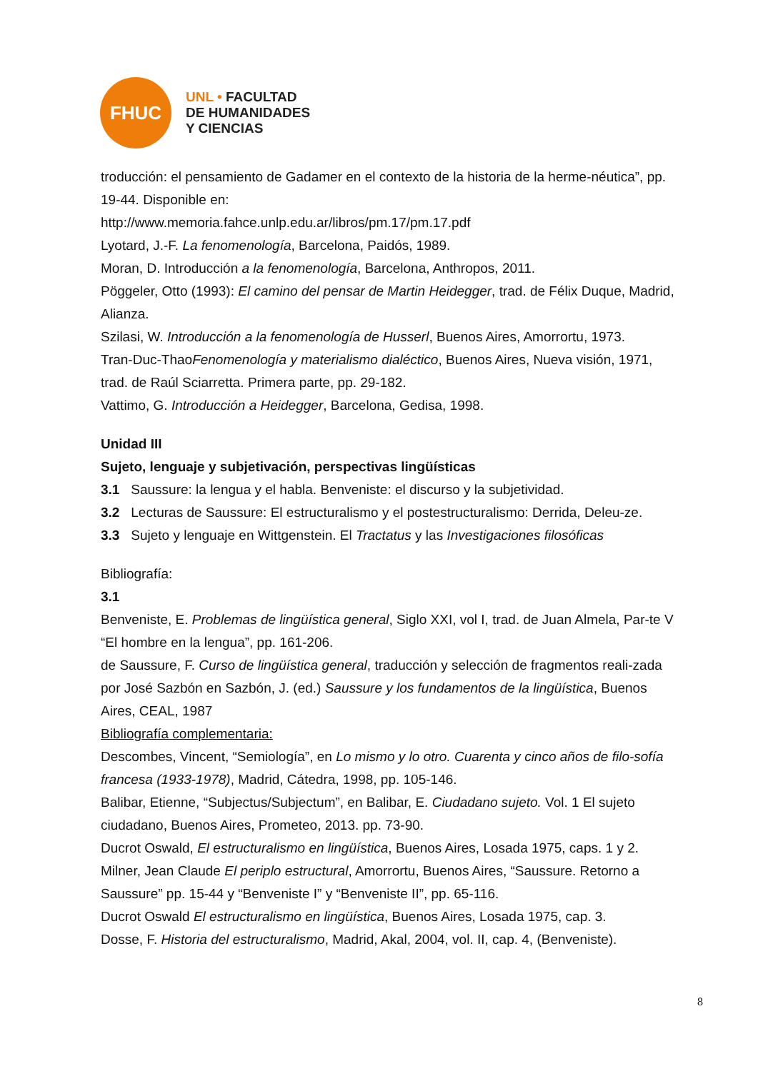FHUC
UNL • FACULTAD
DE HUMANIDADES
Y CIENCIAS
troducción: el pensamiento de Gadamer en el contexto de la historia de la herme-néutica”, pp. 19-44. Disponible en:
http://www.memoria.fahce.unlp.edu.ar/libros/pm.17/pm.17.pdf
Lyotard, J.-F. La fenomenología, Barcelona, Paidós, 1989.
Moran, D. Introducción a la fenomenología, Barcelona, Anthropos, 2011.
Pöggeler, Otto (1993): El camino del pensar de Martin Heidegger, trad. de Félix Duque, Madrid, Alianza.
Szilasi, W. Introducción a la fenomenología de Husserl, Buenos Aires, Amorrortu, 1973.
Tran-Duc-ThaoFenomenología y materialismo dialéctico, Buenos Aires, Nueva visión, 1971, trad. de Raúl Sciarretta. Primera parte, pp. 29-182.
Vattimo, G. Introducción a Heidegger, Barcelona, Gedisa, 1998.
Unidad III
Sujeto, lenguaje y subjetivación, perspectivas lingüísticas
3.1 Saussure: la lengua y el habla. Benveniste: el discurso y la subjetividad.
3.2 Lecturas de Saussure: El estructuralismo y el postestructuralismo: Derrida, Deleu-ze.
3.3 Sujeto y lenguaje en Wittgenstein. El Tractatus y las Investigaciones filosóficas
Bibliografía:
3.1
Benveniste, E. Problemas de lingüística general, Siglo XXI, vol I, trad. de Juan Almela, Par-te V “El hombre en la lengua”, pp. 161-206.
de Saussure, F. Curso de lingüística general, traducción y selección de fragmentos reali-zada por José Sazbón en Sazbón, J. (ed.) Saussure y los fundamentos de la lingüística, Buenos Aires, CEAL, 1987
Bibliografía complementaria:
Descombes, Vincent, “Semiología”, en Lo mismo y lo otro. Cuarenta y cinco años de filo-sofía francesa (1933-1978), Madrid, Cátedra, 1998, pp. 105-146.
Balibar, Etienne, “Subjectus/Subjectum”, en Balibar, E. Ciudadano sujeto. Vol. 1 El sujeto ciudadano, Buenos Aires, Prometeo, 2013. pp. 73-90.
Ducrot Oswald, El estructuralismo en lingüística, Buenos Aires, Losada 1975, caps. 1 y 2. Milner, Jean Claude El periplo estructural, Amorrortu, Buenos Aires, “Saussure. Retorno a Saussure” pp. 15-44 y “Benveniste I” y “Benveniste II”, pp. 65-116.
Ducrot Oswald El estructuralismo en lingüística, Buenos Aires, Losada 1975, cap. 3.
Dosse, F. Historia del estructuralismo, Madrid, Akal, 2004, vol. II, cap. 4, (Benveniste).
8